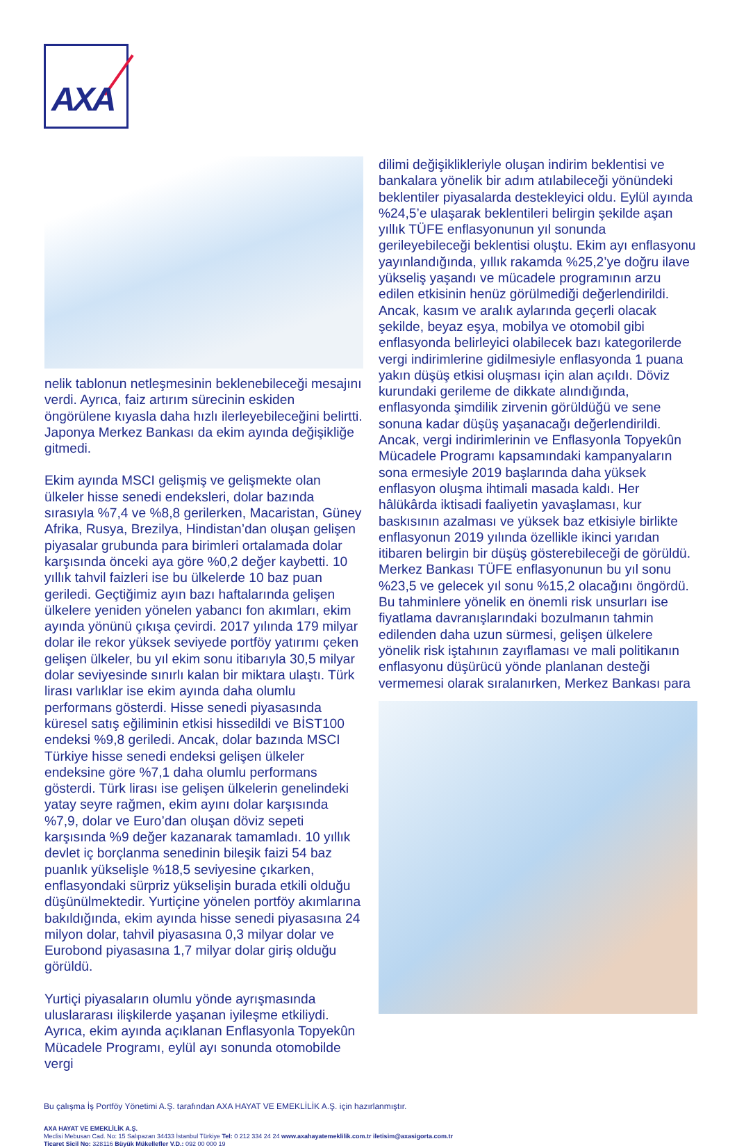AXA
nelik tablonun netleşmesinin beklenebileceği mesajını verdi. Ayrıca, faiz artırım sürecinin eskiden öngörülene kıyasla daha hızlı ilerleyebileceğini belirtti. Japonya Merkez Bankası da ekim ayında değişikliğe gitmedi.
Ekim ayında MSCI gelişmiş ve gelişmekte olan ülkeler hisse senedi endeksleri, dolar bazında sırasıyla %7,4 ve %8,8 gerilerken, Macaristan, Güney Afrika, Rusya, Brezilya, Hindistan’dan oluşan gelişen piyasalar grubunda para birimleri ortalamada dolar karşısında önceki aya göre %0,2 değer kaybetti. 10 yıllık tahvil faizleri ise bu ülkelerde 10 baz puan geriledi. Geçtiğimiz ayın bazı haftalarında gelişen ülkelere yeniden yönelen yabancı fon akımları, ekim ayında yönünü çıkışa çevirdi. 2017 yılında 179 milyar dolar ile rekor yüksek seviyede portföy yatırımı çeken gelişen ülkeler, bu yıl ekim sonu itibarıyla 30,5 milyar dolar seviyesinde sınırlı kalan bir miktara ulaştı. Türk lirası varlıklar ise ekim ayında daha olumlu performans gösterdi. Hisse senedi piyasasında küresel satış eğiliminin etkisi hissedildi ve BİST100 endeksi %9,8 geriledi. Ancak, dolar bazında MSCI Türkiye hisse senedi endeksi gelişen ülkeler endeksine göre %7,1 daha olumlu performans gösterdi. Türk lirası ise gelişen ülkelerin genelindeki yatay seyre rağmen, ekim ayını dolar karşısında %7,9, dolar ve Euro’dan oluşan döviz sepeti karşısında %9 değer kazanarak tamamladı. 10 yıllık devlet iç borçlanma senedinin bileşik faizi 54 baz puanlık yükselişle %18,5 seviyesine çıkarken, enflasyondaki sürpriz yükselişin burada etkili olduğu düşünülmektedir. Yurtiçine yönelen portföy akımlarına bakıldığında, ekim ayında hisse senedi piyasasına 24 milyon dolar, tahvil piyasasına 0,3 milyar dolar ve Eurobond piyasasına 1,7 milyar dolar giriş olduğu görüldü.
Yurtiçi piyasaların olumlu yönde ayrışmasında uluslararası ilişkilerde yaşanan iyileşme etkiliydi. Ayrıca, ekim ayında açıklanan Enflasyonla Topyekûn Mücadele Programı, eylül ayı sonunda otomobilde vergi
dilimi değişiklikleriyle oluşan indirim beklentisi ve bankalara yönelik bir adım atılabileceği yönündeki beklentiler piyasalarda destekleyici oldu. Eylül ayında %24,5’e ulaşarak beklentileri belirgin şekilde aşan yıllık TÜFE enflasyonunun yıl sonunda gerileyebileceği beklentisi oluştu. Ekim ayı enflasyonu yayınlandığında, yıllık rakamda %25,2’ye doğru ilave yükseliş yaşandı ve mücadele programının arzu edilen etkisinin henüz görülmediği değerlendirildi. Ancak, kasım ve aralık aylarında geçerli olacak şekilde, beyaz eşya, mobilya ve otomobil gibi enflasyonda belirleyici olabilecek bazı kategorilerde vergi indirimlerine gidilmesiyle enflasyonda 1 puana yakın düşüş etkisi oluşması için alan açıldı. Döviz kurundaki gerileme de dikkate alındığında, enflasyonda şimdilik zirvenin görüldüğü ve sene sonuna kadar düşüş yaşanacağı değerlendirildi. Ancak, vergi indirimlerinin ve Enflasyonla Topyekûn Mücadele Programı kapsamındaki kampanyaların sona ermesiyle 2019 başlarında daha yüksek enflasyon oluşma ihtimali masada kaldı. Her hâlükârda iktisadi faaliyetin yavaşlaması, kur baskısının azalması ve yüksek baz etkisiyle birlikte enflasyonun 2019 yılında özellikle ikinci yarıdan itibaren belirgin bir düşüş gösterebileceği de görüldü. Merkez Bankası TÜFE enflasyonunun bu yıl sonu %23,5 ve gelecek yıl sonu %15,2 olacağını öngördü. Bu tahminlere yönelik en önemli risk unsurları ise fiyatlama davranışlarındaki bozulmanın tahmin edilenden daha uzun sürmesi, gelişen ülkelere yönelik risk iştahının zayıflaması ve mali politikanın enflasyonu düşürücü yönde planlanan desteği vermemesi olarak sıralanırken, Merkez Bankası para
Bu çalışma İş Portföy Yönetimi A.Ş. tarafından AXA HAYAT VE EMEKLİLİK A.Ş. için hazırlanmıştır.
AXA HAYAT VE EMEKLİLİK A.Ş.
Meclisi Mebusan Cad. No: 15 Salıpazarı 34433 İstanbul Türkiye Tel: 0 212 334 24 24 www.axahayatemeklilik.com.tr iletisim@axasigorta.com.tr
Ticaret Sicil No: 328116 Büyük Mükellefler V.D.: 092 00 000 19